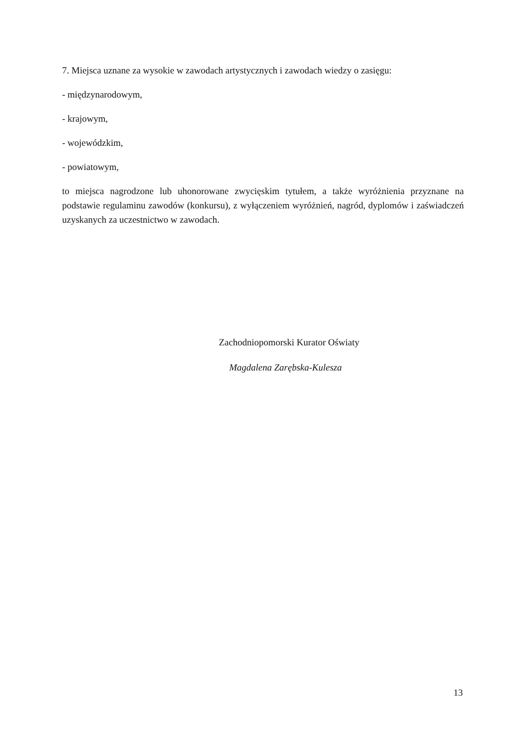7. Miejsca uznane za wysokie w zawodach artystycznych i zawodach wiedzy o zasięgu:
- międzynarodowym,
- krajowym,
- wojewódzkim,
- powiatowym,
to miejsca nagrodzone lub uhonorowane zwycięskim tytułem, a także wyróżnienia przyznane na podstawie regulaminu zawodów (konkursu), z wyłączeniem wyróżnień, nagród, dyplomów i zaświadczeń uzyskanych za uczestnictwo w zawodach.
Zachodniopomorski Kurator Oświaty
Magdalena Zarębska-Kulesza
13